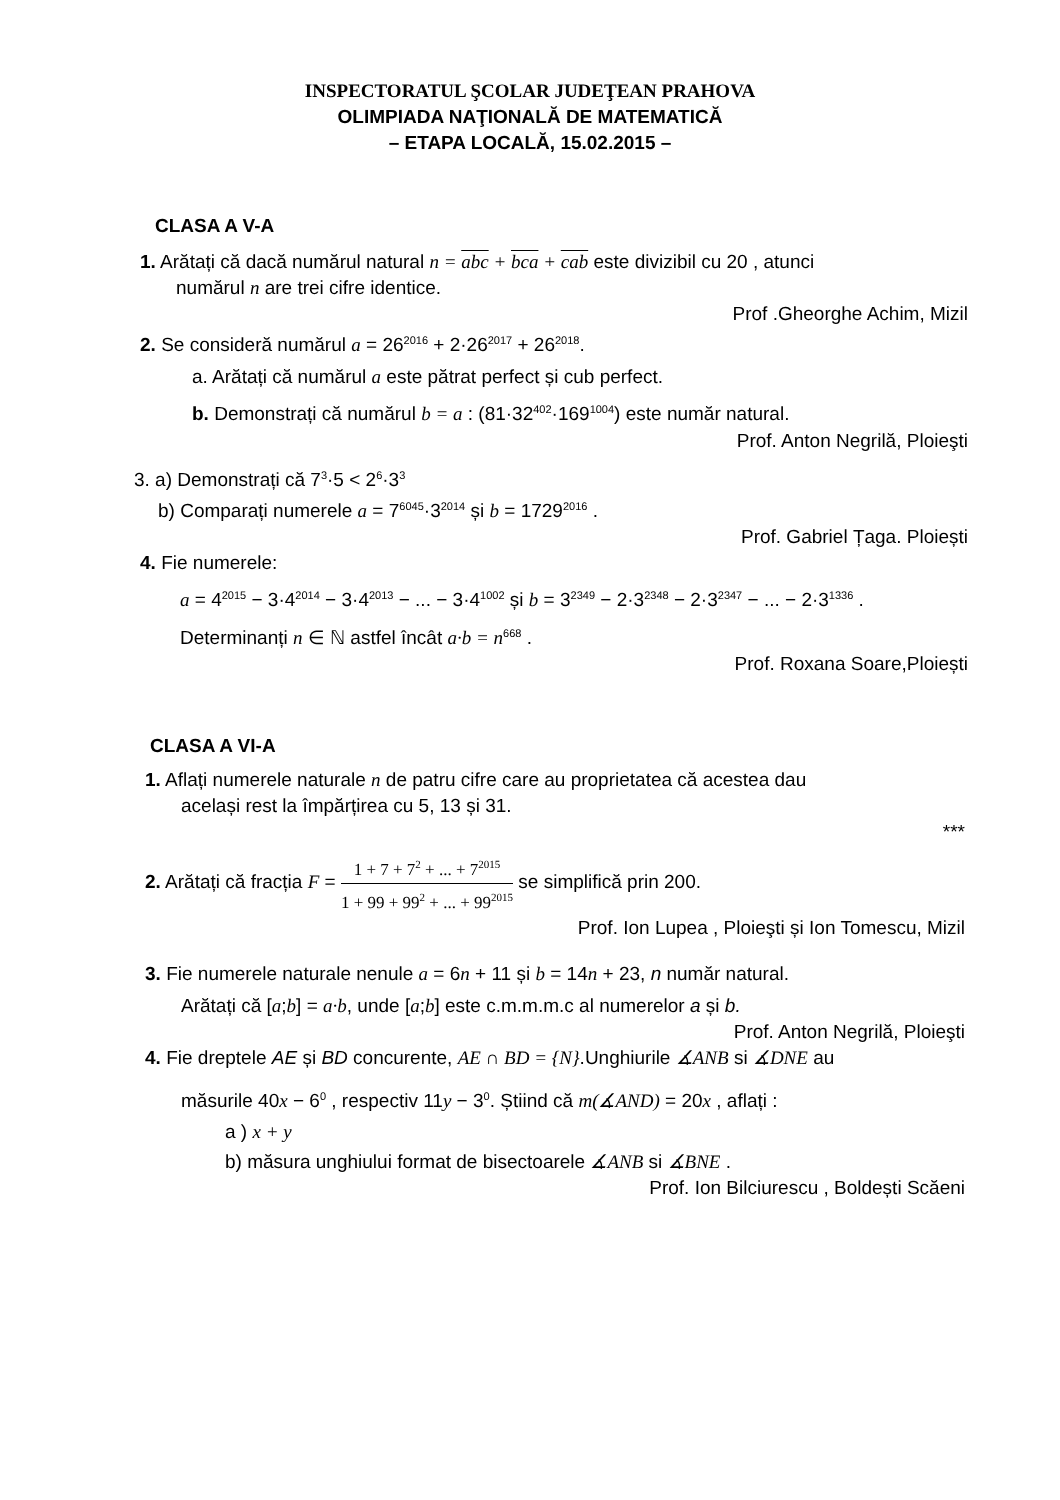INSPECTORATUL ŞCOLAR JUDEŢEAN PRAHOVA
OLIMPIADA NAŢIONALĂ DE MATEMATICĂ
– ETAPA LOCALĂ, 15.02.2015 –
CLASA A V-A
1. Arătați că dacă numărul natural n = abc + bca + cab este divizibil cu 20 , atunci
numărul n are trei cifre identice.
Prof .Gheorghe Achim, Mizil
2. Se consideră numărul a = 26<sup>2016</sup> + 2·26<sup>2017</sup> + 26<sup>2018</sup>.
a. Arătați că numărul a este pătrat perfect și cub perfect.
b. Demonstrați că numărul b = a : (81·32<sup>402</sup>·169<sup>1004</sup>) este număr natural.
Prof. Anton Negrilă, Ploieşti
3. a) Demonstrați că 7<sup>3</sup>·5 < 2<sup>6</sup>·3<sup>3</sup>
b) Comparați numerele a = 7<sup>6045</sup>·3<sup>2014</sup> și b = 1729<sup>2016</sup> .
Prof. Gabriel Țaga. Ploiești
4. Fie numerele:
a = 4<sup>2015</sup> − 3·4<sup>2014</sup> − 3·4<sup>2013</sup> − ... − 3·4<sup>1002</sup> și b = 3<sup>2349</sup> − 2·3<sup>2348</sup> − 2·3<sup>2347</sup> − ... − 2·3<sup>1336</sup> .
Determinanți n ∈ ℕ astfel încât a·b = n<sup>668</sup> .
Prof. Roxana Soare,Ploiești
CLASA A VI-A
1. Aflați numerele naturale n de patru cifre care au proprietatea că acestea dau
același rest la împărțirea cu 5, 13 și 31.
***
2. Arătați că fracția F = 1 + 7 + 7<sup>2</sup> + ... + 7<sup>2015</sup> 1 + 99 + 99<sup>2</sup> + ... + 99<sup>2015</sup> se simplifică prin 200.
Prof. Ion Lupea , Ploieşti și Ion Tomescu, Mizil
3. Fie numerele naturale nenule a = 6n + 11 și b = 14n + 23, n număr natural.
Arătați că [a;b] = a·b, unde [a;b] este c.m.m.m.c al numerelor a și b.
Prof. Anton Negrilă, Ploieşti
4. Fie dreptele AE și BD concurente, AE ∩ BD = {N}.Unghiurile ∡ANB si ∡DNE au
măsurile 40x − 6<sup>0</sup> , respectiv 11y − 3<sup>0</sup>. Știind că m(∡AND) = 20x , aflați :
a ) x + y
b) măsura unghiului format de bisectoarele ∡ANB si ∡BNE .
Prof. Ion Bilciurescu , Boldești Scăeni